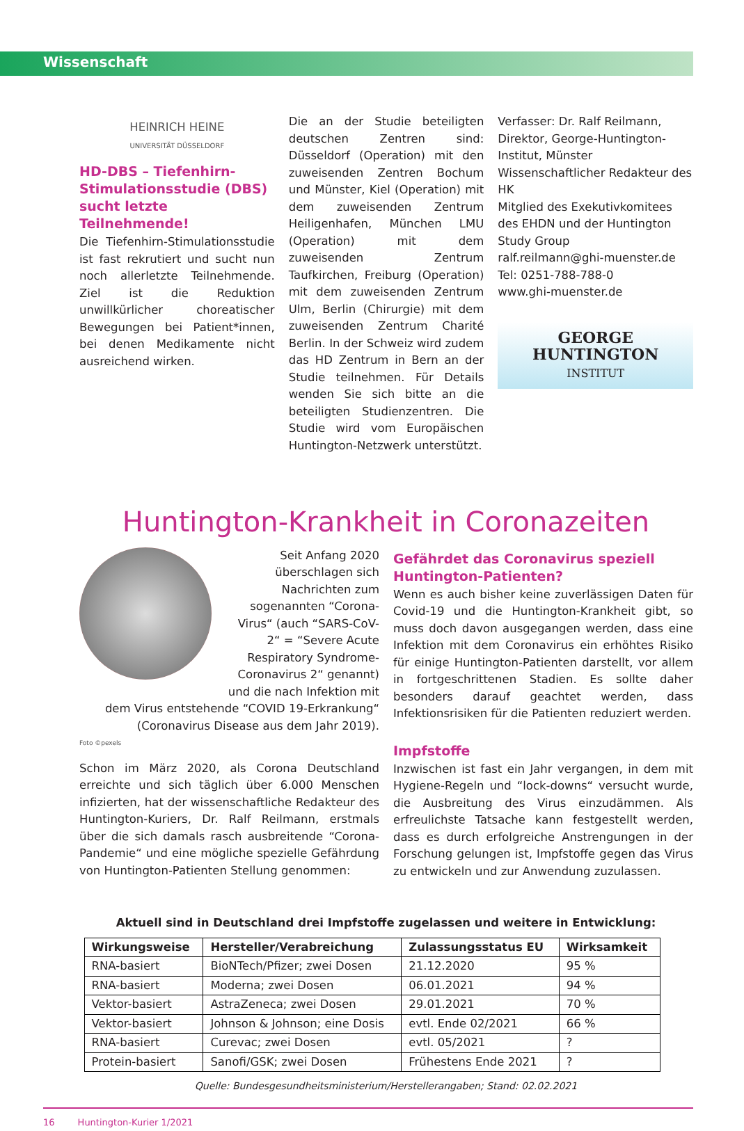Wissenschaft
HEINRICH HEINE
UNIVERSITÄT DÜSSELDORF
HD-DBS – Tiefenhirn-Stimulationsstudie (DBS) sucht letzte Teilnehmende!
Die Tiefenhirn-Stimulationsstudie ist fast rekrutiert und sucht nun noch allerletzte Teilnehmende. Ziel ist die Reduktion unwillkürlicher choreatischer Bewegungen bei Patient*innen, bei denen Medikamente nicht ausreichend wirken.
Die an der Studie beteiligten deutschen Zentren sind: Düsseldorf (Operation) mit den zuweisenden Zentren Bochum und Münster, Kiel (Operation) mit dem zuweisenden Zentrum Heiligenhafen, München LMU (Operation) mit dem zuweisenden Zentrum Taufkirchen, Freiburg (Operation) mit dem zuweisenden Zentrum Ulm, Berlin (Chirurgie) mit dem zuweisenden Zentrum Charité Berlin. In der Schweiz wird zudem das HD Zentrum in Bern an der Studie teilnehmen. Für Details wenden Sie sich bitte an die beteiligten Studienzentren. Die Studie wird vom Europäischen Huntington-Netzwerk unterstützt.
Verfasser: Dr. Ralf Reilmann,
Direktor, George-Huntington-Institut, Münster
Wissenschaftlicher Redakteur des HK
Mitglied des Exekutivkomitees des EHDN und der Huntington Study Group
ralf.reilmann@ghi-muenster.de
Tel: 0251-788-788-0
www.ghi-muenster.de
GEORGE HUNTINGTON
INSTITUT
Huntington-Krankheit in Coronazeiten
Seit Anfang 2020 überschlagen sich Nachrichten zum sogenannten “Corona-Virus“ (auch “SARS-CoV-2“ = “Severe Acute Respiratory Syndrome-Coronavirus 2“ genannt) und die nach Infektion mit dem Virus entstehende “COVID 19-Erkrankung“ (Coronavirus Disease aus dem Jahr 2019).
Foto ©pexels
Schon im März 2020, als Corona Deutschland erreichte und sich täglich über 6.000 Menschen infizierten, hat der wissenschaftliche Redakteur des Huntington-Kuriers, Dr. Ralf Reilmann, erstmals über die sich damals rasch ausbreitende “Corona-Pandemie“ und eine mögliche spezielle Gefährdung von Huntington-Patienten Stellung genommen:
Gefährdet das Coronavirus speziell Huntington-Patienten?
Wenn es auch bisher keine zuverlässigen Daten für Covid-19 und die Huntington-Krankheit gibt, so muss doch davon ausgegangen werden, dass eine Infektion mit dem Coronavirus ein erhöhtes Risiko für einige Huntington-Patienten darstellt, vor allem in fortgeschrittenen Stadien. Es sollte daher besonders darauf geachtet werden, dass Infektionsrisiken für die Patienten reduziert werden.
Impfstoffe
Inzwischen ist fast ein Jahr vergangen, in dem mit Hygiene-Regeln und “lock-downs“ versucht wurde, die Ausbreitung des Virus einzudämmen. Als erfreulichste Tatsache kann festgestellt werden, dass es durch erfolgreiche Anstrengungen in der Forschung gelungen ist, Impfstoffe gegen das Virus zu entwickeln und zur Anwendung zuzulassen.
Aktuell sind in Deutschland drei Impfstoffe zugelassen und weitere in Entwicklung:
| Wirkungsweise | Hersteller/Verabreichung | Zulassungsstatus EU | Wirksamkeit |
| --- | --- | --- | --- |
| RNA-basiert | BioNTech/Pfizer; zwei Dosen | 21.12.2020 | 95 % |
| RNA-basiert | Moderna; zwei Dosen | 06.01.2021 | 94 % |
| Vektor-basiert | AstraZeneca; zwei Dosen | 29.01.2021 | 70 % |
| Vektor-basiert | Johnson & Johnson; eine Dosis | evtl. Ende 02/2021 | 66 % |
| RNA-basiert | Curevac; zwei Dosen | evtl. 05/2021 | ? |
| Protein-basiert | Sanofi/GSK; zwei Dosen | Frühestens Ende 2021 | ? |
Quelle: Bundesgesundheitsministerium/Herstellerangaben; Stand: 02.02.2021
16 Huntington-Kurier 1/2021